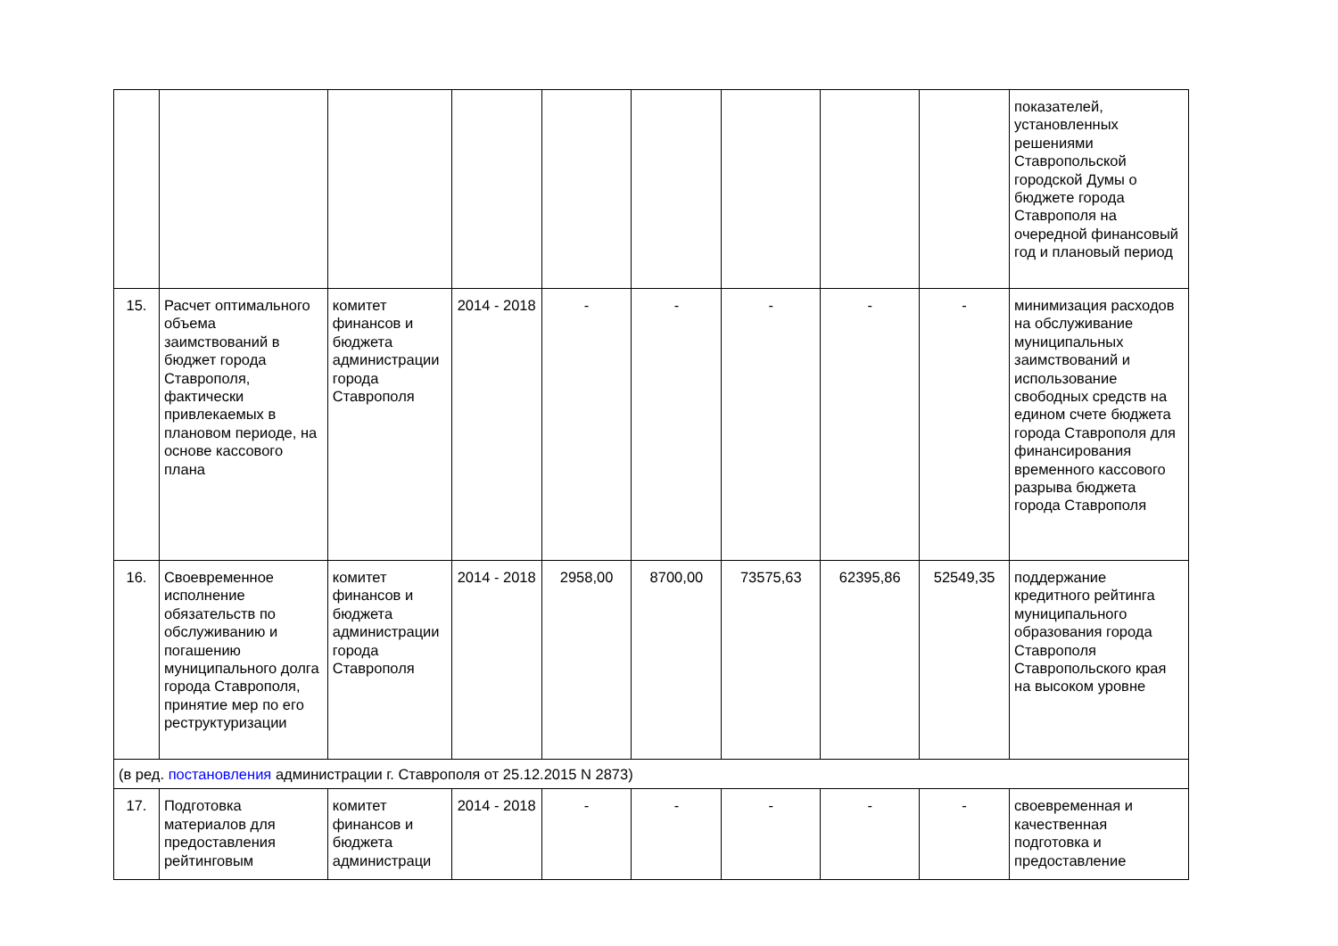| | | | | | | | | | показателей, установленных решениями Ставропольской городской Думы о бюджете города Ставрополя на очередной финансовый год и плановый период |
| 15. | Расчет оптимального объема заимствований в бюджет города Ставрополя, фактически привлекаемых в плановом периоде, на основе кассового плана | комитет финансов и бюджета администрации города Ставрополя | 2014 - 2018 | - | - | - | - | - | минимизация расходов на обслуживание муниципальных заимствований и использование свободных средств на едином счете бюджета города Ставрополя для финансирования временного кассового разрыва бюджета города Ставрополя |
| 16. | Своевременное исполнение обязательств по обслуживанию и погашению муниципального долга города Ставрополя, принятие мер по его реструктуризации | комитет финансов и бюджета администрации города Ставрополя | 2014 - 2018 | 2958,00 | 8700,00 | 73575,63 | 62395,86 | 52549,35 | поддержание кредитного рейтинга муниципального образования города Ставрополя Ставропольского края на высоком уровне |
| (в ред. постановления администрации г. Ставрополя от 25.12.2015 N 2873) | | | | | | | | | |
| 17. | Подготовка материалов для предоставления рейтинговым | комитет финансов и бюджета администраци | 2014 - 2018 | - | - | - | - | - | своевременная и качественная подготовка и предоставление |